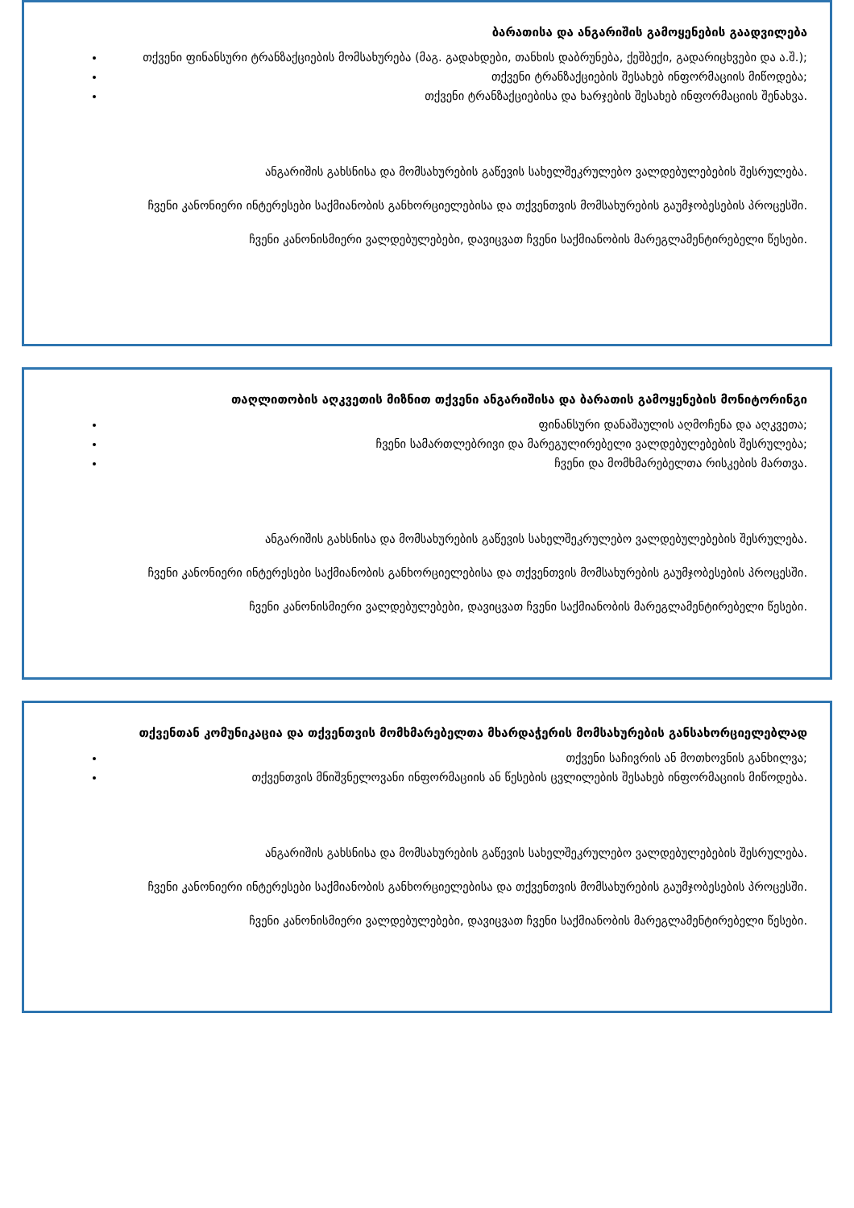ბარათისა და ანგარიშის გამოყენების გაადვილება
თქვენი ფინანსური ტრანზაქციების მომსახურება (მაგ. გადახდები, თანხის დაბრუნება, ქეშბექი, გადარიცხვები და ა.შ.);
თქვენი ტრანზაქციების შესახებ ინფორმაციის მიწოდება;
თქვენი ტრანზაქციებისა და ხარჯების შესახებ ინფორმაციის შენახვა.
ანგარიშის გახსნისა და მომსახურების გაწევის სახელშეკრულებო ვალდებულებების შესრულება.
ჩვენი კანონიერი ინტერესები საქმიანობის განხორციელებისა და თქვენთვის მომსახურების გაუმჯობესების პროცესში.
ჩვენი კანონისმიერი ვალდებულებები, დავიცვათ ჩვენი საქმიანობის მარეგლამენტირებელი წესები.
თაღლითობის აღკვეთის მიზნით თქვენი ანგარიშისა და ბარათის გამოყენების მონიტორინგი
ფინანსური დანაშაულის აღმოჩენა და აღკვეთა;
ჩვენი სამართლებრივი და მარეგულირებელი ვალდებულებების შესრულება;
ჩვენი და მომხმარებელთა რისკების მართვა.
ანგარიშის გახსნისა და მომსახურების გაწევის სახელშეკრულებო ვალდებულებების შესრულება.
ჩვენი კანონიერი ინტერესები საქმიანობის განხორციელებისა და თქვენთვის მომსახურების გაუმჯობესების პროცესში.
ჩვენი კანონისმიერი ვალდებულებები, დავიცვათ ჩვენი საქმიანობის მარეგლამენტირებელი წესები.
თქვენთან კომუნიკაცია და თქვენთვის მომხმარებელთა მხარდაჭერის მომსახურების განსახორციელებლად
თქვენი საჩივრის ან მოთხოვნის განხილვა;
თქვენთვის მნიშვნელოვანი ინფორმაციის ან წესების ცვლილების შესახებ ინფორმაციის მიწოდება.
ანგარიშის გახსნისა და მომსახურების გაწევის სახელშეკრულებო ვალდებულებების შესრულება.
ჩვენი კანონიერი ინტერესები საქმიანობის განხორციელებისა და თქვენთვის მომსახურების გაუმჯობესების პროცესში.
ჩვენი კანონისმიერი ვალდებულებები, დავიცვათ ჩვენი საქმიანობის მარეგლამენტირებელი წესები.